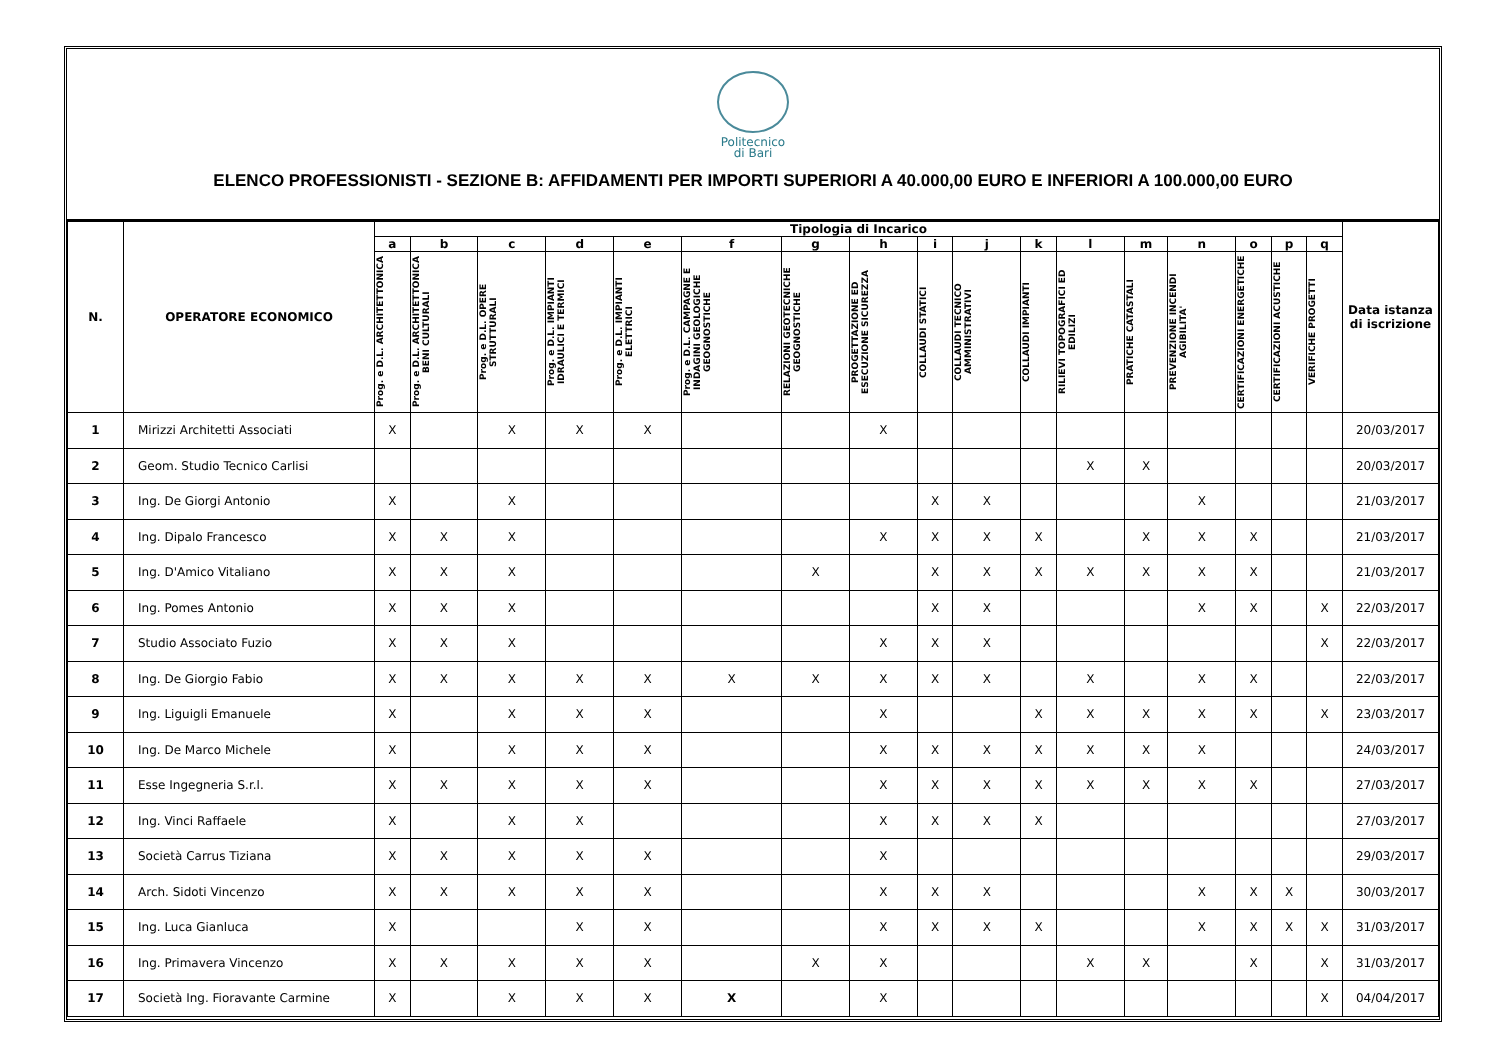Politecnico
di Bari
ELENCO PROFESSIONISTI - SEZIONE B: AFFIDAMENTI PER IMPORTI SUPERIORI A 40.000,00 EURO E INFERIORI A 100.000,00 EURO
| N. | OPERATORE ECONOMICO | Tipologia di Incarico | | | | | | | | | | | | | | | | | Data istanza di iscrizione |
| --- | --- | --- | --- | --- | --- | --- | --- | --- | --- | --- | --- | --- | --- | --- | --- | --- | --- | --- | --- |
| | | a | b | c | d | e | f | g | h | i | j | k | l | m | n | o | p | q | |
| | | Prog. e D.L. ARCHITETTONICA | Prog. e D.L. ARCHITETTONICA BENI CULTURALI | Prog. e D.L. OPERE STRUTTURALI | Prog. e D.L. IMPIANTI IDRAULICI E TERMICI | Prog. e D.L. IMPIANTI ELETTRICI | Prog. e D.L. CAMPAGNE E INDAGINI GEOLOGICHE GEOGNOSTICHE | RELAZIONI GEOTECNICHE GEOGNOSTICHE | PROGETTAZIONE ED ESECUZIONE SICUREZZA | COLLAUDI STATICI | COLLAUDI TECNICO AMMINISTRATIVI | COLLAUDI IMPIANTI | RILIEVI TOPOGRAFICI ED EDILIZI | PRATICHE CATASTALI | PREVENZIONE INCENDI AGIBILITA' | CERTIFICAZIONI ENERGETICHE | CERTIFICAZIONI ACUSTICHE | VERIFICHE PROGETTI | |
| 1 | Mirizzi Architetti Associati | X | | X | X | X | | | X | | | | | | | | | | 20/03/2017 |
| 2 | Geom. Studio Tecnico Carlisi | | | | | | | | | | | | X | X | | | | | 20/03/2017 |
| 3 | Ing. De Giorgi Antonio | X | | X | | | | | | X | X | | | | X | | | | 21/03/2017 |
| 4 | Ing. Dipalo Francesco | X | X | X | | | | | X | X | X | X | | X | X | X | | | 21/03/2017 |
| 5 | Ing. D'Amico Vitaliano | X | X | X | | | | X | | X | X | X | X | X | X | X | | | 21/03/2017 |
| 6 | Ing. Pomes Antonio | X | X | X | | | | | | X | X | | | | X | X | | X | 22/03/2017 |
| 7 | Studio Associato Fuzio | X | X | X | | | | | X | X | X | | | | | | | X | 22/03/2017 |
| 8 | Ing. De Giorgio Fabio | X | X | X | X | X | X | X | X | X | X | | X | | X | X | | | 22/03/2017 |
| 9 | Ing. Liguigli Emanuele | X | | X | X | X | | | X | | | X | X | X | X | X | | X | 23/03/2017 |
| 10 | Ing. De Marco Michele | X | | X | X | X | | | X | X | X | X | X | X | X | | | | 24/03/2017 |
| 11 | Esse Ingegneria S.r.l. | X | X | X | X | X | | | X | X | X | X | X | X | X | X | | | 27/03/2017 |
| 12 | Ing. Vinci Raffaele | X | | X | X | | | | X | X | X | X | | | | | | | 27/03/2017 |
| 13 | Società Carrus Tiziana | X | X | X | X | X | | | X | | | | | | | | | | 29/03/2017 |
| 14 | Arch. Sidoti Vincenzo | X | X | X | X | X | | | X | X | X | | | | X | X | X | | 30/03/2017 |
| 15 | Ing. Luca Gianluca | X | | | X | X | | | X | X | X | X | | | X | X | X | X | 31/03/2017 |
| 16 | Ing. Primavera Vincenzo | X | X | X | X | X | | X | X | | | | X | X | | X | | X | 31/03/2017 |
| 17 | Società Ing. Fioravante Carmine | X | | X | X | X | X | | X | | | | | | | | | X | 04/04/2017 |